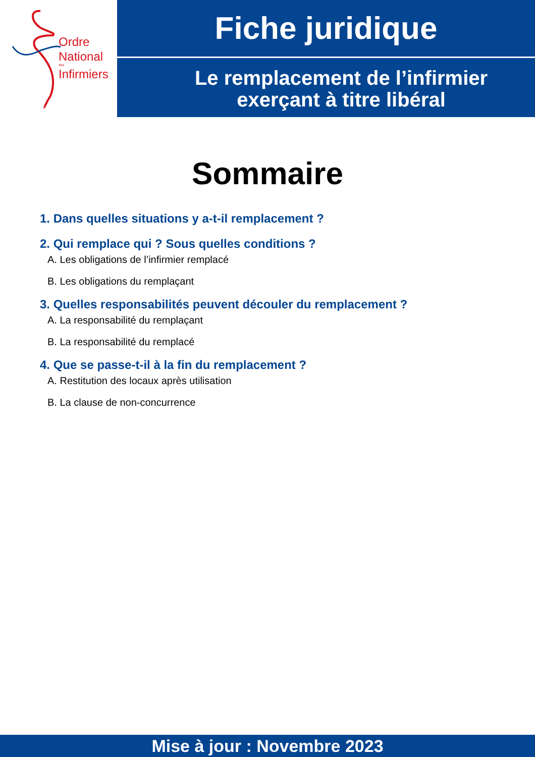Ordre
National
des
Infirmiers
Fiche juridique
Le remplacement de l’infirmier
exerçant à titre libéral
Sommaire
1. Dans quelles situations y a-t-il remplacement ?
2. Qui remplace qui ? Sous quelles conditions ?
A. Les obligations de l’infirmier remplacé
B. Les obligations du remplaçant
3. Quelles responsabilités peuvent découler du remplacement ?
A. La responsabilité du remplaçant
B. La responsabilité du remplacé
4. Que se passe-t-il à la fin du remplacement ?
A. Restitution des locaux après utilisation
B. La clause de non-concurrence
Mise à jour : Novembre 2023